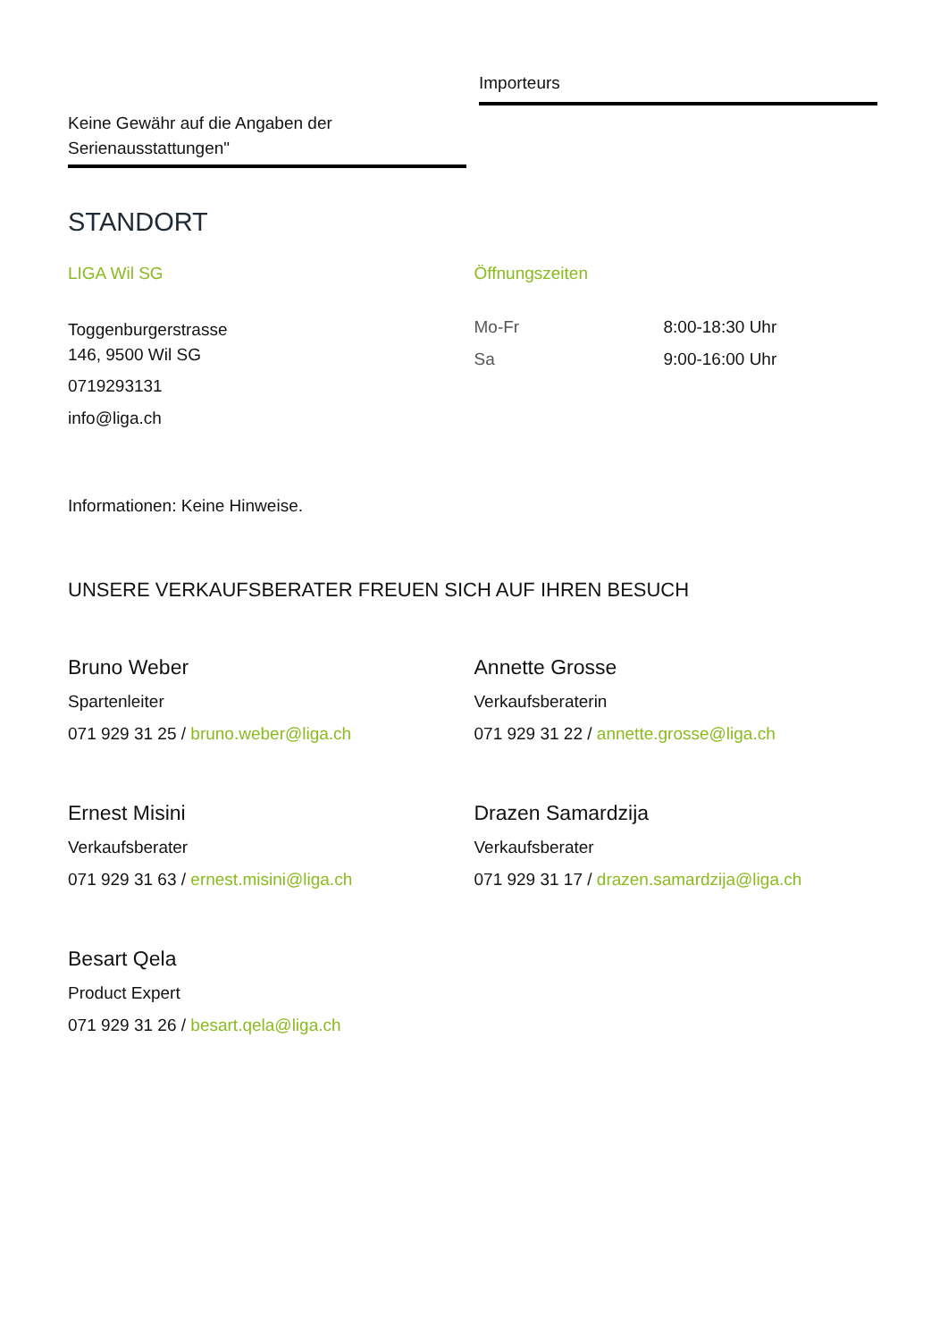Keine Gewähr auf die Angaben der Serienausstattungen"
Importeurs
STANDORT
LIGA Wil SG
Toggenburgerstrasse
146, 9500 Wil SG
0719293131
info@liga.ch
Öffnungszeiten
| Mo-Fr | 8:00-18:30 Uhr |
| Sa | 9:00-16:00 Uhr |
Informationen: Keine Hinweise.
UNSERE VERKAUFSBERATER FREUEN SICH AUF IHREN BESUCH
Bruno Weber
Spartenleiter
071 929 31 25 / bruno.weber@liga.ch
Annette Grosse
Verkaufsberaterin
071 929 31 22 / annette.grosse@liga.ch
Ernest Misini
Verkaufsberater
071 929 31 63 / ernest.misini@liga.ch
Drazen Samardzija
Verkaufsberater
071 929 31 17 / drazen.samardzija@liga.ch
Besart Qela
Product Expert
071 929 31 26 / besart.qela@liga.ch